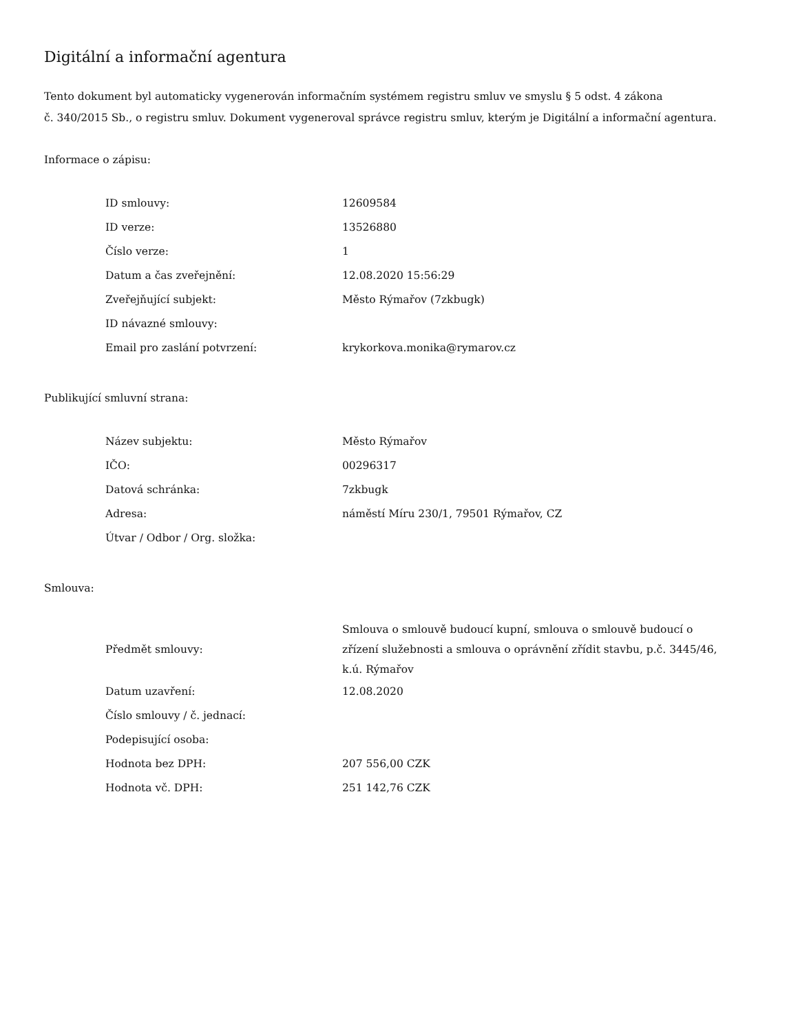Digitální a informační agentura
Tento dokument byl automaticky vygenerován informačním systémem registru smluv ve smyslu § 5 odst. 4 zákona
č. 340/2015 Sb., o registru smluv. Dokument vygeneroval správce registru smluv, kterým je Digitální a informační agentura.
Informace o zápisu:
| ID smlouvy: | 12609584 |
| ID verze: | 13526880 |
| Číslo verze: | 1 |
| Datum a čas zveřejnění: | 12.08.2020 15:56:29 |
| Zveřejňující subjekt: | Město Rýmařov (7zkbugk) |
| ID návazné smlouvy: | |
| Email pro zaslání potvrzení: | krykorkova.monika@rymarov.cz |
Publikující smluvní strana:
| Název subjektu: | Město Rýmařov |
| IČO: | 00296317 |
| Datová schránka: | 7zkbugk |
| Adresa: | náměstí Míru 230/1, 79501 Rýmařov, CZ |
| Útvar / Odbor / Org. složka: | |
Smlouva:
| Předmět smlouvy: | Smlouva o smlouvě budoucí kupní, smlouva o smlouvě budoucí o zřízení služebnosti a smlouva o oprávnění zřídit stavbu, p.č. 3445/46, k.ú. Rýmařov |
| Datum uzavření: | 12.08.2020 |
| Číslo smlouvy / č. jednací: | |
| Podepisující osoba: | |
| Hodnota bez DPH: | 207 556,00 CZK |
| Hodnota vč. DPH: | 251 142,76 CZK |